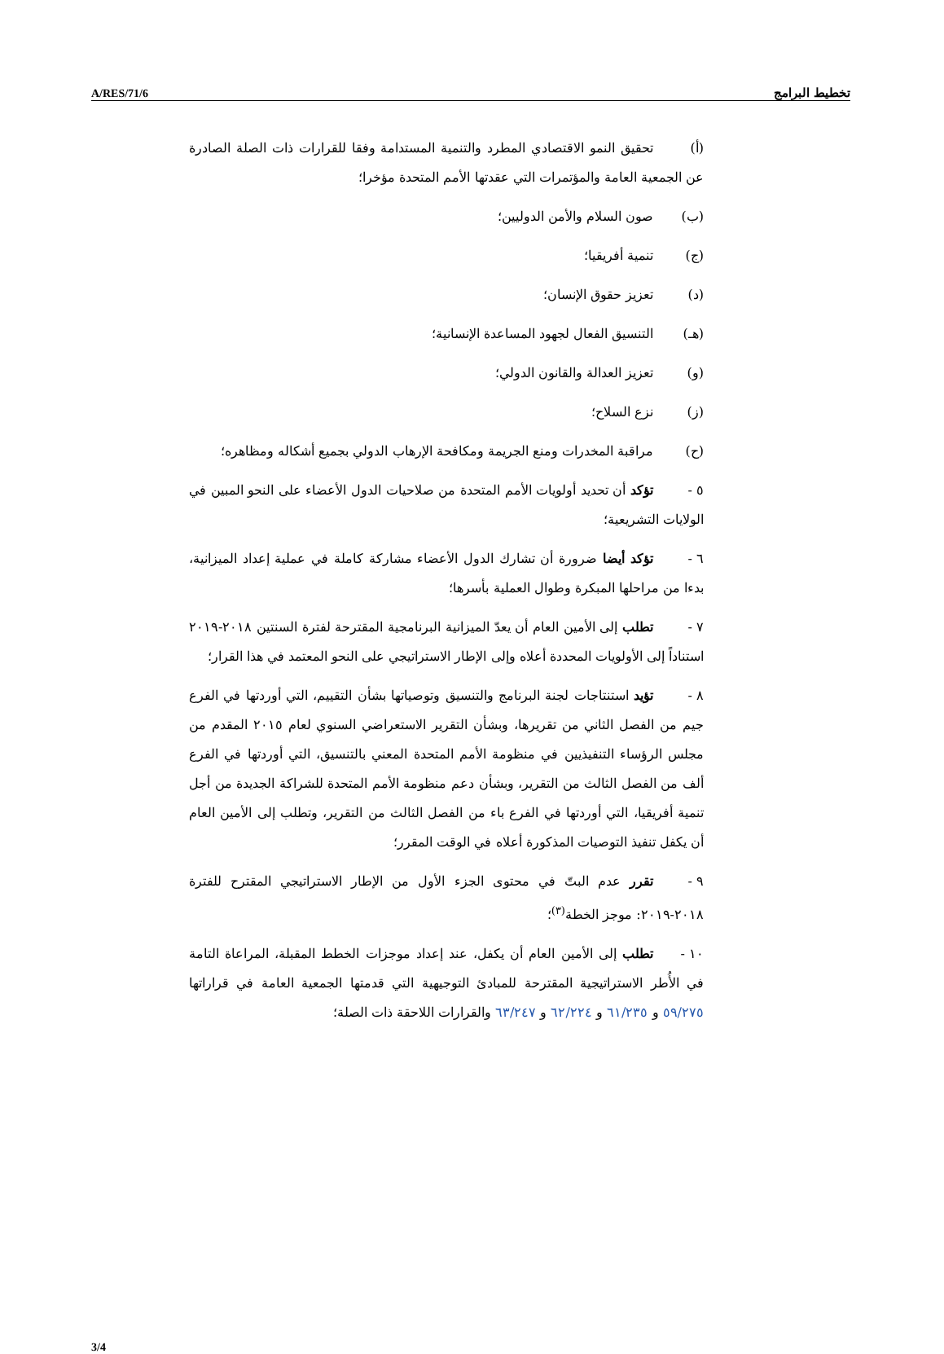A/RES/71/6 تخطيط البرامج
(أ) تحقيق النمو الاقتصادي المطرد والتنمية المستدامة وفقا للقرارات ذات الصلة الصادرة عن الجمعية العامة والمؤتمرات التي عقدتها الأمم المتحدة مؤخرا؛
(ب) صون السلام والأمن الدوليين؛
(ج) تنمية أفريقيا؛
(د) تعزيز حقوق الإنسان؛
(هـ) التنسيق الفعال لجهود المساعدة الإنسانية؛
(و) تعزيز العدالة والقانون الدولي؛
(ز) نزع السلاح؛
(ح) مراقبة المخدرات ومنع الجريمة ومكافحة الإرهاب الدولي بجميع أشكاله ومظاهره؛
٥ - تؤكد أن تحديد أولويات الأمم المتحدة من صلاحيات الدول الأعضاء على النحو المبين في الولايات التشريعية؛
٦ - تؤكد أيضا ضرورة أن تشارك الدول الأعضاء مشاركة كاملة في عملية إعداد الميزانية، بدءا من مراحلها المبكرة وطوال العملية بأسرها؛
٧ - تطلب إلى الأمين العام أن يعدّ الميزانية البرنامجية المقترحة لفترة السنتين ٢٠١٨-٢٠١٩ استناداً إلى الأولويات المحددة أعلاه وإلى الإطار الاستراتيجي على النحو المعتمد في هذا القرار؛
٨ - تؤيد استنتاجات لجنة البرنامج والتنسيق وتوصياتها بشأن التقييم، التي أوردتها في الفرع جيم من الفصل الثاني من تقريرها، وبشأن التقرير الاستعراضي السنوي لعام ٢٠١٥ المقدم من مجلس الرؤساء التنفيذيين في منظومة الأمم المتحدة المعني بالتنسيق، التي أوردتها في الفرع ألف من الفصل الثالث من التقرير، وبشأن دعم منظومة الأمم المتحدة للشراكة الجديدة من أجل تنمية أفريقيا، التي أوردتها في الفرع باء من الفصل الثالث من التقرير، وتطلب إلى الأمين العام أن يكفل تنفيذ التوصيات المذكورة أعلاه في الوقت المقرر؛
٩ - تقرر عدم البتّ في محتوى الجزء الأول من الإطار الاستراتيجي المقترح للفترة ٢٠١٨-٢٠١٩: موجز الخطة<sup>(٣)</sup>؛
١٠ - تطلب إلى الأمين العام أن يكفل، عند إعداد موجزات الخطط المقبلة، المراعاة التامة في الأُطر الاستراتيجية المقترحة للمبادئ التوجيهية التي قدمتها الجمعية العامة في قراراتها ٥٩/٢٧٥ و ٦١/٢٣٥ و ٦٢/٢٢٤ و ٦٣/٢٤٧ والقرارات اللاحقة ذات الصلة؛
3/4